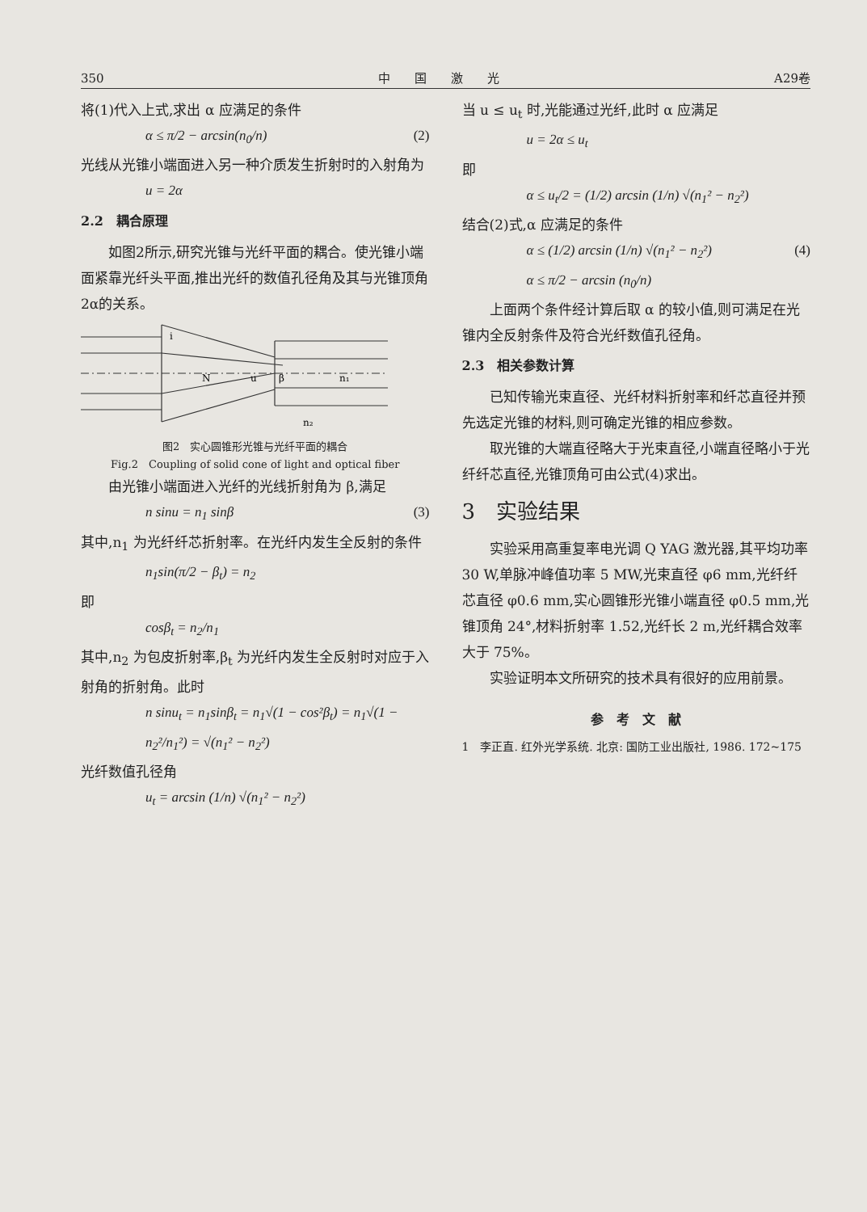350 中　　国　　激　　光 A29卷
将(1)代入上式,求出 α 应满足的条件
α ≤ π/2 − arcsin(n<sub>0</sub>/n) (2)
光线从光锥小端面进入另一种介质发生折射时的入射角为
u = 2α
2.2　耦合原理
如图2所示,研究光锥与光纤平面的耦合。使光锥小端面紧靠光纤头平面,推出光纤的数值孔径角及其与光锥顶角2α的关系。
i
N
u
β
n₁
n₂
图2　实心圆锥形光锥与光纤平面的耦合
Fig.2　Coupling of solid cone of light and optical fiber
由光锥小端面进入光纤的光线折射角为 β,满足
n sinu = n<sub>1</sub> sinβ (3)
其中,n<sub>1</sub> 为光纤纤芯折射率。在光纤内发生全反射的条件
n<sub>1</sub>sin(π/2 − β<sub>t</sub>) = n<sub>2</sub>
即
cosβ<sub>t</sub> = n<sub>2</sub>/n<sub>1</sub>
其中,n<sub>2</sub> 为包皮折射率,β<sub>t</sub> 为光纤内发生全反射时对应于入射角的折射角。此时
n sinu<sub>t</sub> = n<sub>1</sub>sinβ<sub>t</sub> = n<sub>1</sub>√(1 − cos²β<sub>t</sub>) = n<sub>1</sub>√(1 − n<sub>2</sub>²/n<sub>1</sub>²) = √(n<sub>1</sub>² − n<sub>2</sub>²)
光纤数值孔径角
u<sub>t</sub> = arcsin (1/n) √(n<sub>1</sub>² − n<sub>2</sub>²)
当 u ≤ u<sub>t</sub> 时,光能通过光纤,此时 α 应满足
u = 2α ≤ u<sub>t</sub>
即
α ≤ u<sub>t</sub>/2 = (1/2) arcsin (1/n) √(n<sub>1</sub>² − n<sub>2</sub>²)
结合(2)式,α 应满足的条件
α ≤ (1/2) arcsin (1/n) √(n<sub>1</sub>² − n<sub>2</sub>²)
α ≤ π/2 − arcsin (n<sub>0</sub>/n) (4)
上面两个条件经计算后取 α 的较小值,则可满足在光锥内全反射条件及符合光纤数值孔径角。
2.3　相关参数计算
已知传输光束直径、光纤材料折射率和纤芯直径并预先选定光锥的材料,则可确定光锥的相应参数。
取光锥的大端直径略大于光束直径,小端直径略小于光纤纤芯直径,光锥顶角可由公式(4)求出。
3　实验结果
实验采用高重复率电光调 Q YAG 激光器,其平均功率 30 W,单脉冲峰值功率 5 MW,光束直径 φ6 mm,光纤纤芯直径 φ0.6 mm,实心圆锥形光锥小端直径 φ0.5 mm,光锥顶角 24°,材料折射率 1.52,光纤长 2 m,光纤耦合效率大于 75%。
实验证明本文所研究的技术具有很好的应用前景。
参　考　文　献
1　李正直. 红外光学系统. 北京: 国防工业出版社, 1986. 172~175